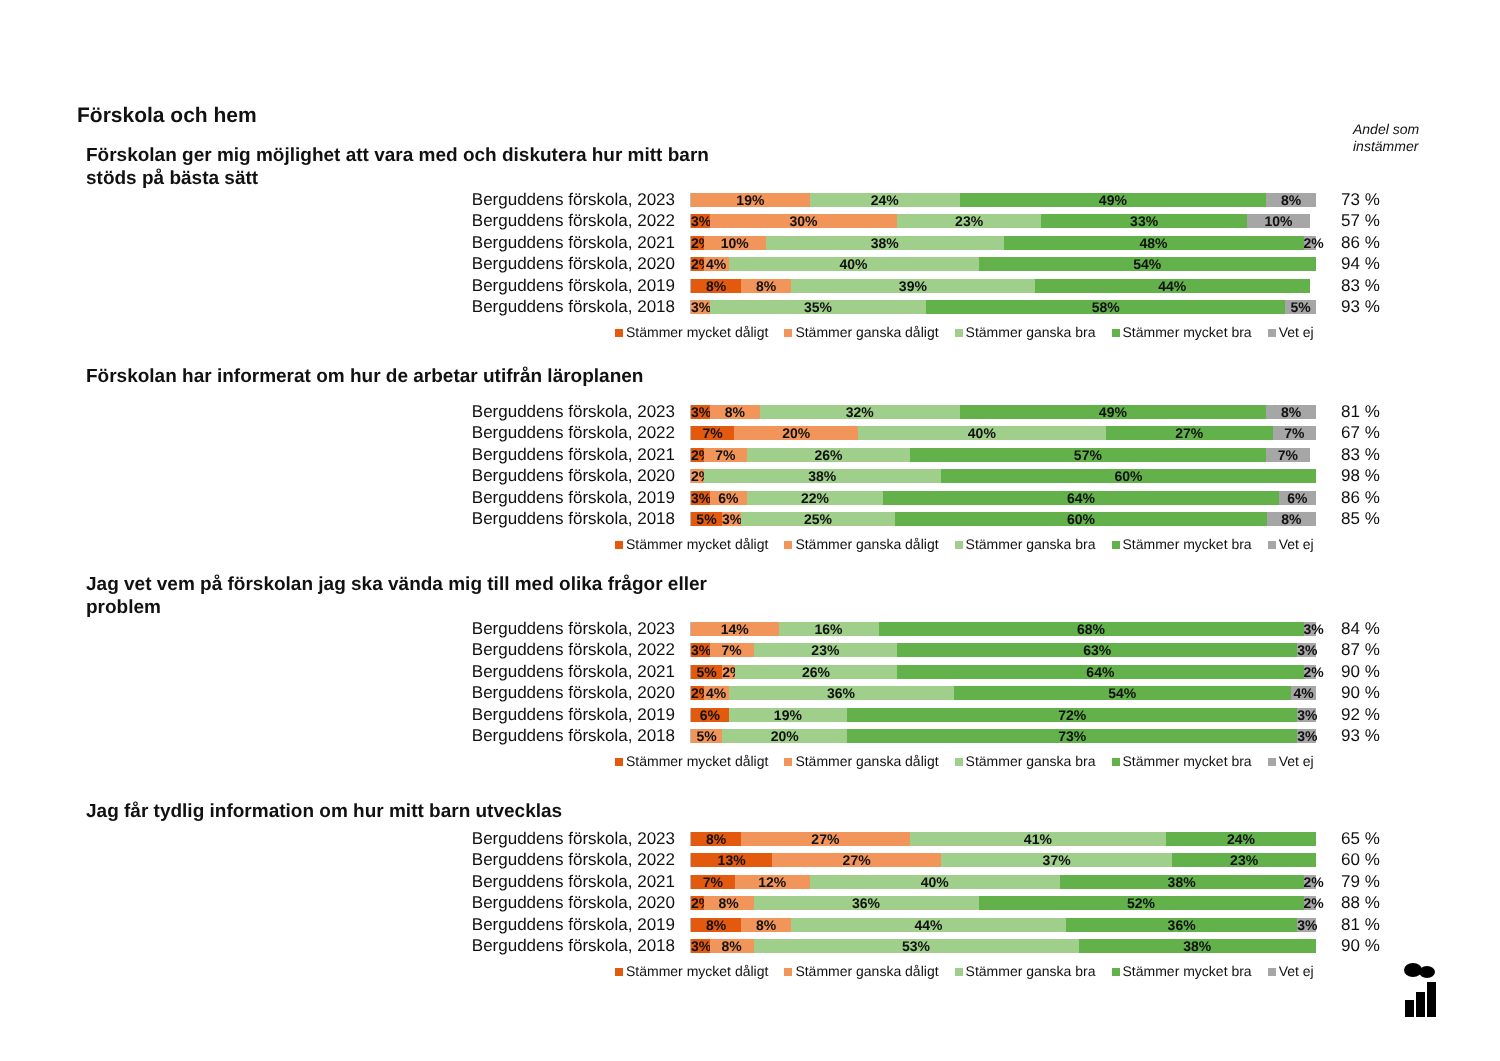Förskola och hem
Andel som
instämmer
Förskolan ger mig möjlighet att vara med och diskutera hur mitt barn stöds på bästa sätt
Berguddens förskola, 2023
19% 24% 49% 8%
73 %
Berguddens förskola, 2022
3% 30% 23% 33% 10%
57 %
Berguddens förskola, 2021
2% 10% 38% 48% 2%
86 %
Berguddens förskola, 2020
2% 4% 40% 54%
94 %
Berguddens förskola, 2019
8% 8% 39% 44%
83 %
Berguddens förskola, 2018
3% 35% 58% 5%
93 %
Stämmer mycket dåligt Stämmer ganska dåligt Stämmer ganska bra Stämmer mycket bra Vet ej
Förskolan har informerat om hur de arbetar utifrån läroplanen
Berguddens förskola, 2023
3% 8% 32% 49% 8%
81 %
Berguddens förskola, 2022
7% 20% 40% 27% 7%
67 %
Berguddens förskola, 2021
2% 7% 26% 57% 7%
83 %
Berguddens förskola, 2020
2% 38% 60%
98 %
Berguddens förskola, 2019
3% 6% 22% 64% 6%
86 %
Berguddens förskola, 2018
5% 3% 25% 60% 8%
85 %
Stämmer mycket dåligt Stämmer ganska dåligt Stämmer ganska bra Stämmer mycket bra Vet ej
Jag vet vem på förskolan jag ska vända mig till med olika frågor eller problem
Berguddens förskola, 2023
14% 16% 68% 3%
84 %
Berguddens förskola, 2022
3% 7% 23% 63% 3%
87 %
Berguddens förskola, 2021
5% 2% 26% 64% 2%
90 %
Berguddens förskola, 2020
2% 4% 36% 54% 4%
90 %
Berguddens förskola, 2019
6% 19% 72% 3%
92 %
Berguddens förskola, 2018
5% 20% 73% 3%
93 %
Stämmer mycket dåligt Stämmer ganska dåligt Stämmer ganska bra Stämmer mycket bra Vet ej
Jag får tydlig information om hur mitt barn utvecklas
Berguddens förskola, 2023
8% 27% 41% 24%
65 %
Berguddens förskola, 2022
13% 27% 37% 23%
60 %
Berguddens förskola, 2021
7% 12% 40% 38% 2%
79 %
Berguddens förskola, 2020
2% 8% 36% 52% 2%
88 %
Berguddens förskola, 2019
8% 8% 44% 36% 3%
81 %
Berguddens förskola, 2018
3% 8% 53% 38%
90 %
Stämmer mycket dåligt Stämmer ganska dåligt Stämmer ganska bra Stämmer mycket bra Vet ej